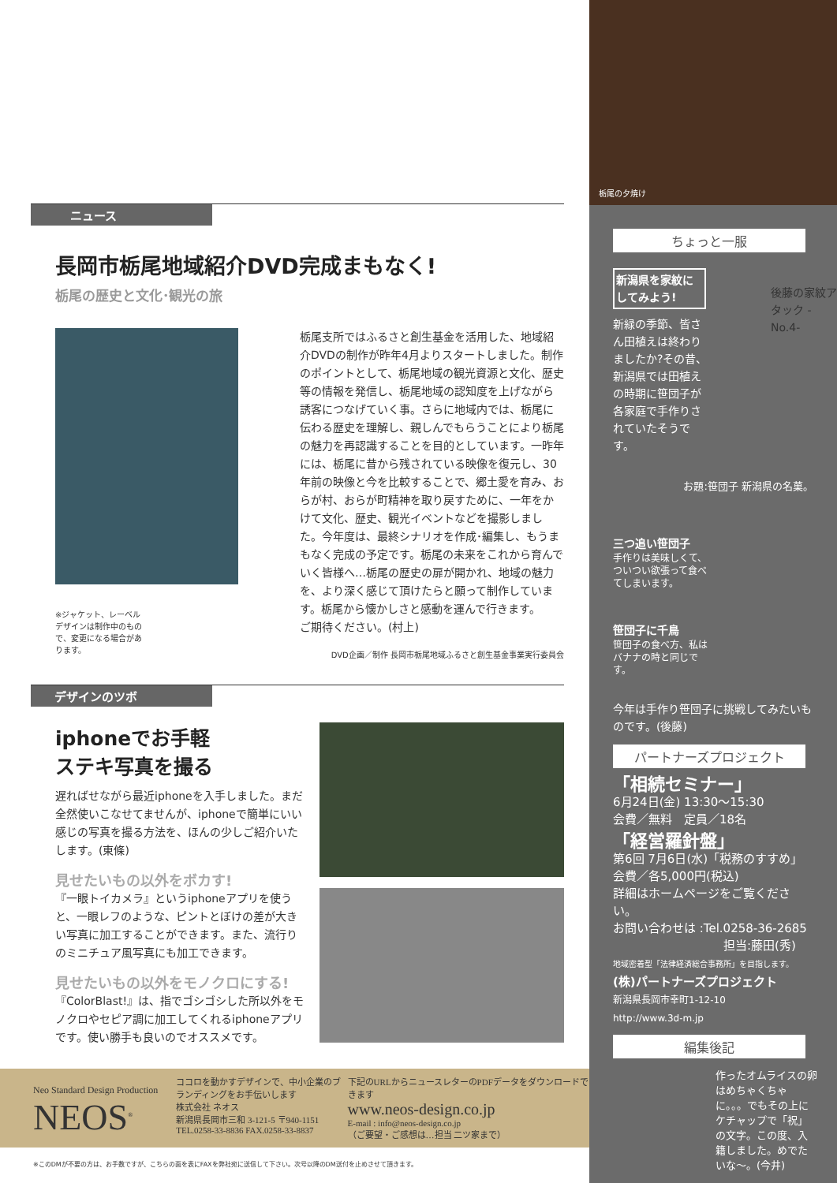ニュース
長岡市栃尾地域紹介DVD完成まもなく!
栃尾の歴史と文化･観光の旅
※ジャケット、レーベルデザインは制作中のもので、変更になる場合があります。
栃尾支所ではふるさと創生基金を活用した、地域紹介DVDの制作が昨年4月よりスタートしました。制作のポイントとして、栃尾地域の観光資源と文化、歴史等の情報を発信し、栃尾地域の認知度を上げながら誘客につなげていく事。さらに地域内では、栃尾に伝わる歴史を理解し、親しんでもらうことにより栃尾の魅力を再認識することを目的としています。一昨年には、栃尾に昔から残されている映像を復元し、30年前の映像と今を比較することで、郷土愛を育み、おらが村、おらが町精神を取り戻すために、一年をかけて文化、歴史、観光イベントなどを撮影しました。今年度は、最終シナリオを作成･編集し、もうまもなく完成の予定です。栃尾の未来をこれから育んでいく皆様へ…栃尾の歴史の扉が開かれ、地域の魅力を、より深く感じて頂けたらと願って制作しています。栃尾から懐かしさと感動を運んで行きます。
ご期待ください。(村上)
DVD企画／制作 長岡市栃尾地域ふるさと創生基金事業実行委員会
デザインのツボ
iphoneでお手軽
ステキ写真を撮る
遅ればせながら最近iphoneを入手しました。まだ全然使いこなせてませんが、iphoneで簡単にいい感じの写真を撮る方法を、ほんの少しご紹介いたします。(東條)
見せたいもの以外をボカす!
『一眼トイカメラ』というiphoneアプリを使うと、一眼レフのような、ピントとぼけの差が大きい写真に加工することができます。また、流行りのミニチュア風写真にも加工できます。
見せたいもの以外をモノクロにする!
『ColorBlast!』は、指でゴシゴシした所以外をモノクロやセピア調に加工してくれるiphoneアプリです。使い勝手も良いのでオススメです。
Neo Standard Design Production
NEOS<sup>®</sup>
ココロを動かすデザインで、中小企業のブランディングをお手伝いします
株式会社 ネオス
新潟県長岡市三和 3-121-5 〒940-1151
TEL.0258-33-8836 FAX.0258-33-8837
下記のURLからニュースレターのPDFデータをダウンロードできます
www.neos-design.co.jp
E-mail : info@neos-design.co.jp
（ご要望・ご感想は…担当 二ツ家まで）
※このDMが不要の方は、お手数ですが、こちらの面を表にFAXを弊社宛に送信して下さい。次号以降のDM送付を止めさせて頂きます。
栃尾の夕焼け
ちょっと一服
新潟県を家紋にしてみよう!
新緑の季節、皆さん田植えは終わりましたか?その昔、新潟県では田植えの時期に笹団子が各家庭で手作りされていたそうです。
後藤の家紋アタック -No.4-
お題:笹団子 新潟県の名菓。
三つ追い笹団子
手作りは美味しくて、ついつい欲張って食べてしまいます。
笹団子に千鳥
笹団子の食べ方、私はバナナの時と同じです。
今年は手作り笹団子に挑戦してみたいものです。(後藤)
パートナーズプロジェクト
「相続セミナー」
6月24日(金) 13:30〜15:30
会費／無料　定員／18名
「経営羅針盤」
第6回 7月6日(水)「税務のすすめ」
会費／各5,000円(税込)
詳細はホームページをご覧ください。
お問い合わせは :Tel.0258-36-2685
担当:藤田(秀)
地域密着型「法律経済総合事務所」を目指します。
(株)パートナーズプロジェクト
新潟県長岡市幸町1-12-10
http://www.3d-m.jp
編集後記
作ったオムライスの卵はめちゃくちゃに。。。でもその上にケチャップで「祝」の文字。この度、入籍しました。めでたいな〜。(今井)